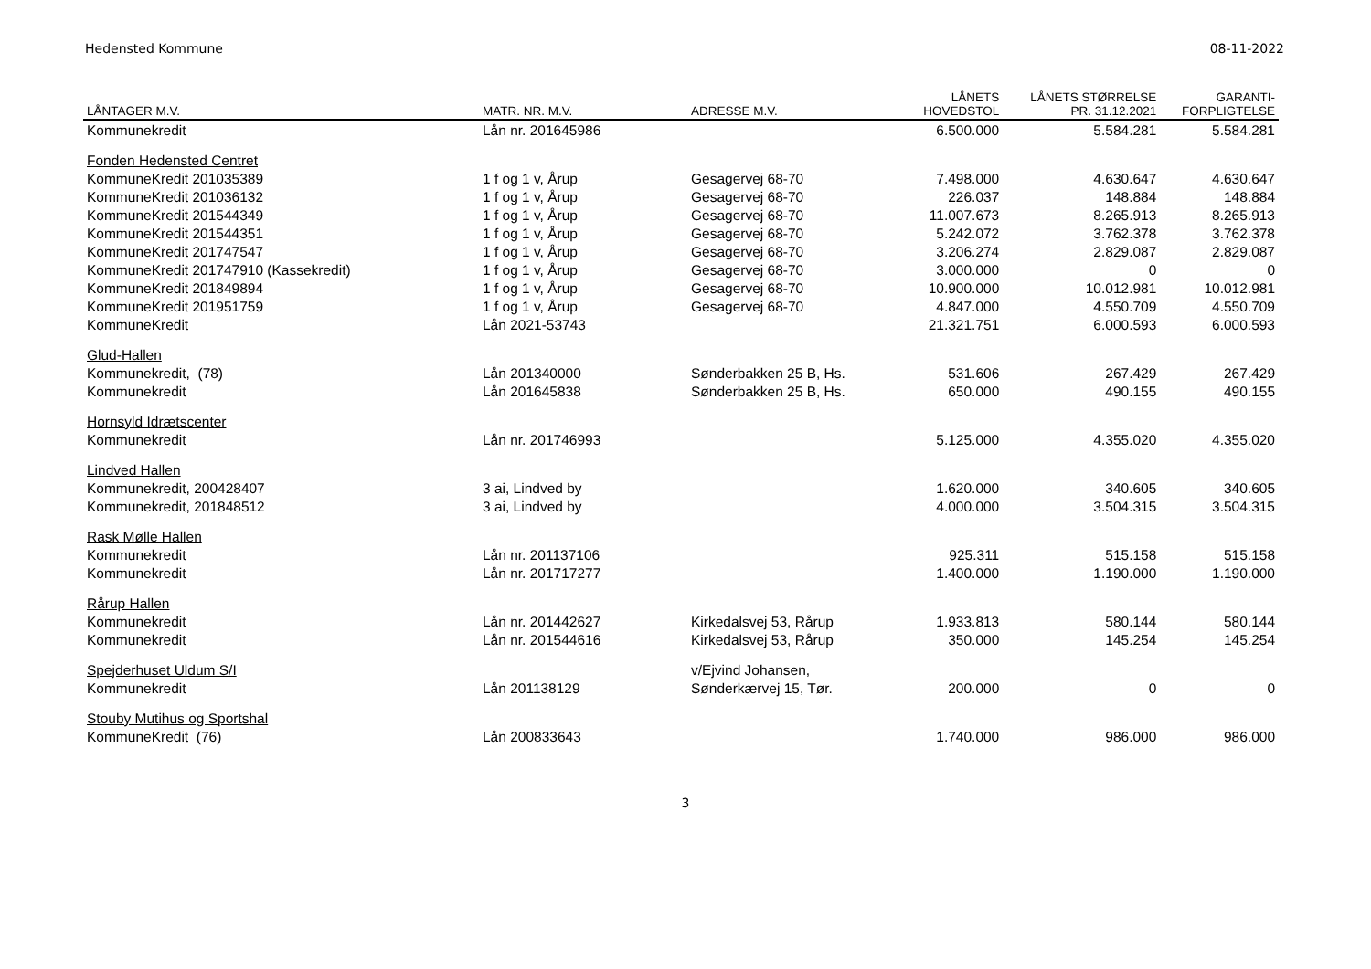Hedensted Kommune 08-11-2022
| LÅNTAGER M.V. | MATR. NR. M.V. | ADRESSE M.V. | LÅNETS HOVEDSTOL | LÅNETS STØRRELSE PR. 31.12.2021 | GARANTI- FORPLIGTELSE |
| --- | --- | --- | --- | --- | --- |
| Kommunekredit | Lån nr. 201645986 | | 6.500.000 | 5.584.281 | 5.584.281 |
| Fonden Hedensted Centret | | | | | |
| KommuneKredit 201035389 | 1 f og 1 v, Årup | Gesagervej 68-70 | 7.498.000 | 4.630.647 | 4.630.647 |
| KommuneKredit 201036132 | 1 f og 1 v, Årup | Gesagervej 68-70 | 226.037 | 148.884 | 148.884 |
| KommuneKredit 201544349 | 1 f og 1 v, Årup | Gesagervej 68-70 | 11.007.673 | 8.265.913 | 8.265.913 |
| KommuneKredit 201544351 | 1 f og 1 v, Årup | Gesagervej 68-70 | 5.242.072 | 3.762.378 | 3.762.378 |
| KommuneKredit 201747547 | 1 f og 1 v, Årup | Gesagervej 68-70 | 3.206.274 | 2.829.087 | 2.829.087 |
| KommuneKredit 201747910 (Kassekredit) | 1 f og 1 v, Årup | Gesagervej 68-70 | 3.000.000 | 0 | 0 |
| KommuneKredit 201849894 | 1 f og 1 v, Årup | Gesagervej 68-70 | 10.900.000 | 10.012.981 | 10.012.981 |
| KommuneKredit 201951759 | 1 f og 1 v, Årup | Gesagervej 68-70 | 4.847.000 | 4.550.709 | 4.550.709 |
| KommuneKredit | Lån 2021-53743 | | 21.321.751 | 6.000.593 | 6.000.593 |
| Glud-Hallen | | | | | |
| Kommunekredit, (78) | Lån 201340000 | Sønderbakken 25 B, Hs. | 531.606 | 267.429 | 267.429 |
| Kommunekredit | Lån 201645838 | Sønderbakken 25 B, Hs. | 650.000 | 490.155 | 490.155 |
| Hornsyld Idrætscenter | | | | | |
| Kommunekredit | Lån nr. 201746993 | | 5.125.000 | 4.355.020 | 4.355.020 |
| Lindved Hallen | | | | | |
| Kommunekredit, 200428407 | 3 ai, Lindved by | | 1.620.000 | 340.605 | 340.605 |
| Kommunekredit, 201848512 | 3 ai, Lindved by | | 4.000.000 | 3.504.315 | 3.504.315 |
| Rask Mølle Hallen | | | | | |
| Kommunekredit | Lån nr. 201137106 | | 925.311 | 515.158 | 515.158 |
| Kommunekredit | Lån nr. 201717277 | | 1.400.000 | 1.190.000 | 1.190.000 |
| Rårup Hallen | | | | | |
| Kommunekredit | Lån nr. 201442627 | Kirkedalsvej 53, Rårup | 1.933.813 | 580.144 | 580.144 |
| Kommunekredit | Lån nr. 201544616 | Kirkedalsvej 53, Rårup | 350.000 | 145.254 | 145.254 |
| Spejderhuset Uldum S/I | | v/Ejvind Johansen, | | | |
| Kommunekredit | Lån 201138129 | Sønderkærvej 15, Tør. | 200.000 | 0 | 0 |
| Stouby Mutihus og Sportshal | | | | | |
| KommuneKredit (76) | Lån 200833643 | | 1.740.000 | 986.000 | 986.000 |
3